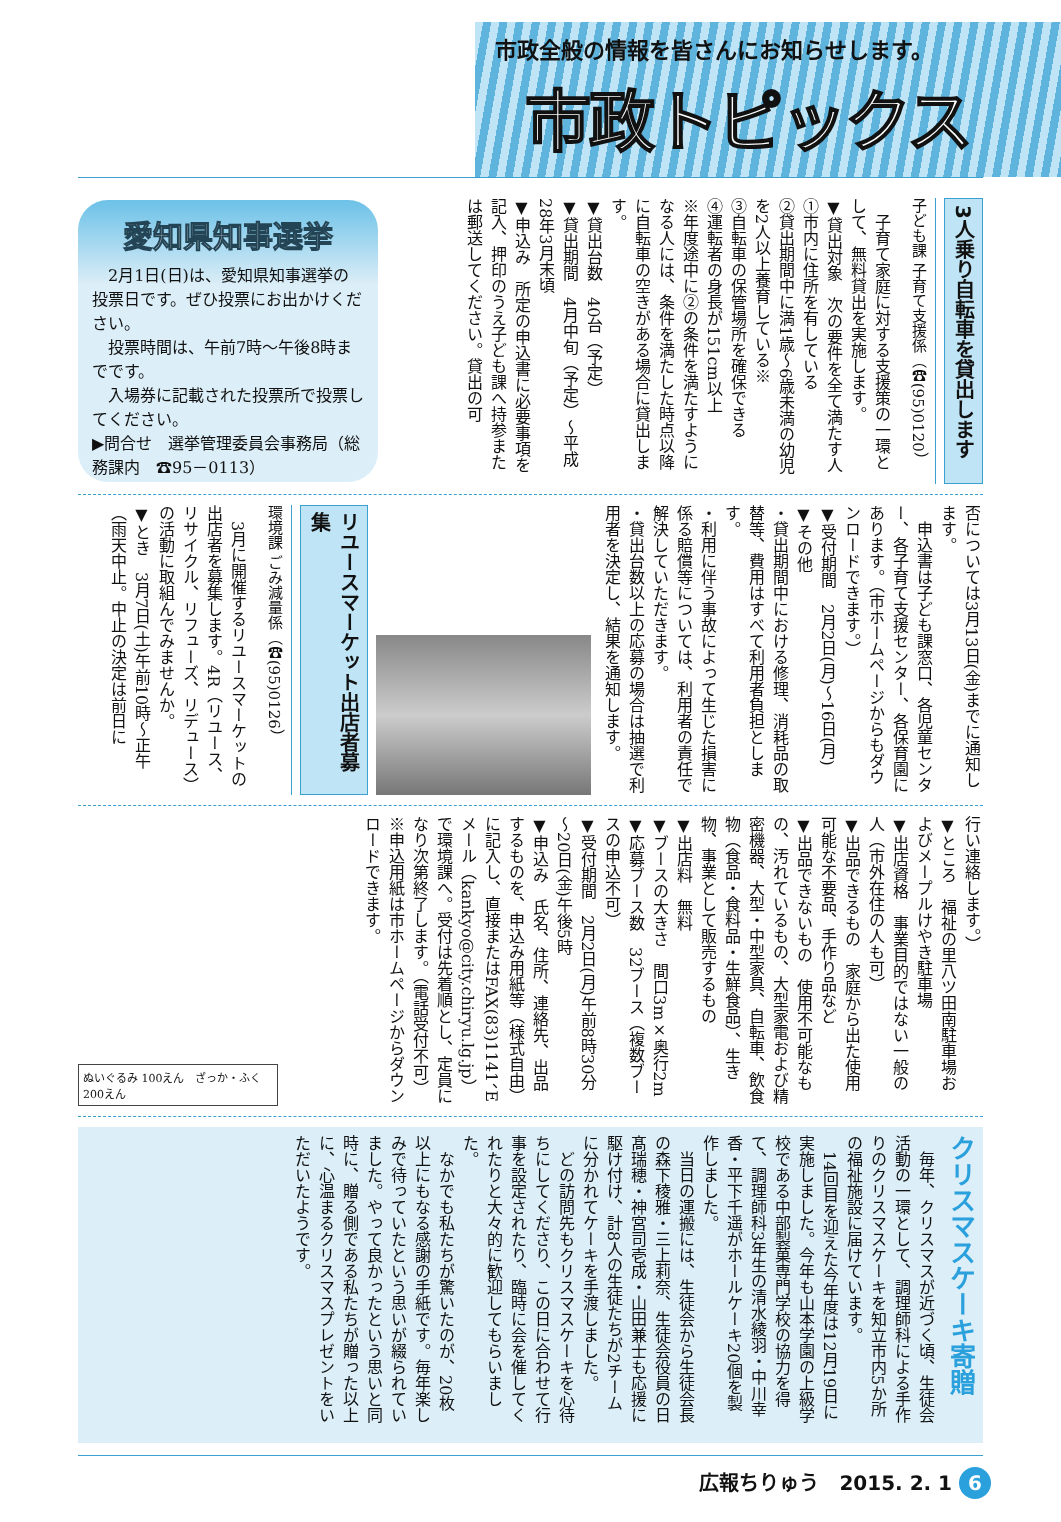市政全般の情報を皆さんにお知らせします。
市政トピックス
3人乗り自転車を貸出します
子ども課 子育て支援係（☎(95)0120）
　子育て家庭に対する支援策の一環として、無料貸出を実施します。
▼貸出対象　次の要件を全て満たす人
①市内に住所を有している
②貸出期間中に満1歳～6歳未満の幼児を2人以上養育している※
③自転車の保管場所を確保できる
④運転者の身長が151cm以上
※年度途中に②の条件を満たすようになる人には、条件を満たした時点以降に自転車の空きがある場合に貸出します。
▼貸出台数　40台（予定）
▼貸出期間　4月中旬（予定）～平成28年3月末頃
▼申込み　所定の申込書に必要事項を記入、押印のうえ子ども課へ持参または郵送してください。貸出の可
愛知県知事選挙
　2月1日(日)は、愛知県知事選挙の投票日です。ぜひ投票にお出かけください。
　投票時間は、午前7時～午後8時までです。
　入場券に記載された投票所で投票してください。
▶問合せ　選挙管理委員会事務局（総務課内　☎95－0113）
否については3月13日(金)までに通知します。
　申込書は子ども課窓口、各児童センター、各子育て支援センター、各保育園にあります。（市ホームページからもダウンロードできます。）
▼受付期間　2月2日(月)～16日(月)
▼その他
・貸出期間中における修理、消耗品の取替等、費用はすべて利用者負担とします。
・利用に伴う事故によって生じた損害に係る賠償等については、利用者の責任で解決していただきます。
・貸出台数以上の応募の場合は抽選で利用者を決定し、結果を通知します。
リユースマーケット出店者募集
環境課 ごみ減量係（☎(95)0126）
　3月に開催するリユースマーケットの出店者を募集します。4R（リユース、リサイクル、リフューズ、リデュース）の活動に取組んでみませんか。
▼とき　3月7日(土)午前10時～正午（雨天中止。中止の決定は前日に
行い連絡します。）
▼ところ　福祉の里八ツ田南駐車場およびメープルけやき駐車場
▼出店資格　事業目的ではない一般の人（市外在住の人も可）
▼出品できるもの　家庭から出た使用可能な不要品、手作り品など
▼出品できないもの　使用不可能なもの、汚れているもの、大型家電および精密機器、大型・中型家具、自転車、飲食物（食品・食料品・生鮮食品）、生き物、事業として販売するもの
▼出店料　無料
▼ブースの大きさ　間口3m×奥行2m
▼応募ブース数　32ブース（複数ブースの申込不可）
▼受付期間　2月2日(月)午前8時30分～20日(金)午後5時
▼申込み　氏名、住所、連絡先、出品するものを、申込み用紙等（様式自由）に記入し、直接またはFAX(83)1141、Eメール（kankyo@city.chiryu.lg.jp）で環境課へ。受付は先着順とし、定員になり次第終了します。（電話受付不可）
※申込用紙は市ホームページからダウンロードできます。
ぬいぐるみ 100えん　ざっか・ふく 200えん
クリスマスケーキ寄贈
　毎年、クリスマスが近づく頃、生徒会活動の一環として、調理師科による手作りのクリスマスケーキを知立市内5か所の福祉施設に届けています。
　14回目を迎えた今年度は12月19日に実施しました。今年も山本学園の上級学校である中部製菓専門学校の協力を得て、調理師科3年生の清水綾羽・中川幸香・平下千遥がホールケーキ20個を製作しました。
　当日の運搬には、生徒会から生徒会長の森下稜雅・三上莉奈、生徒会役員の日髙瑞穂・神宮司壱成・山田兼士も応援に駆け付け、計8人の生徒たちが2チームに分かれてケーキを手渡しました。
　どの訪問先もクリスマスケーキを心待ちにしてくださり、この日に合わせて行事を設定されたり、臨時に会を催してくれたりと大々的に歓迎してもらいました。
　なかでも私たちが驚いたのが、20枚以上にもなる感謝の手紙です。毎年楽しみで待っていたという思いが綴られていました。やって良かったという思いと同時に、贈る側である私たちが贈った以上に、心温まるクリスマスプレゼントをいただいたようです。
広報ちりゅう　2015. 2. 1 6